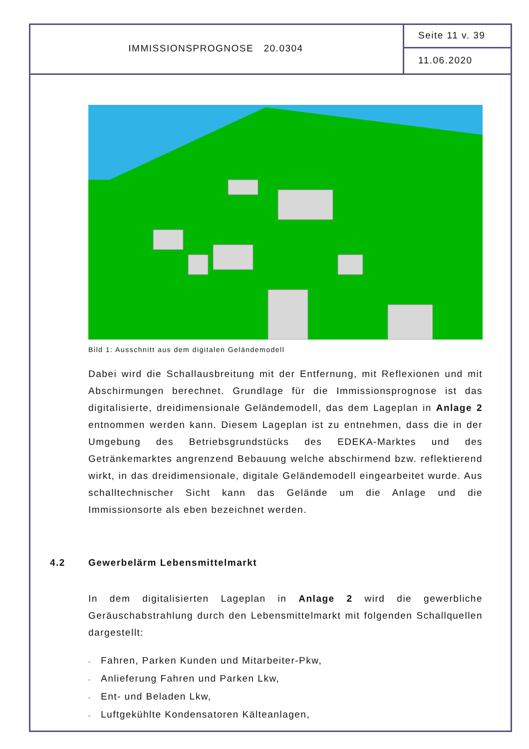IMMISSIONSPROGNOSE 20.0304
Seite 11 v. 39
11.06.2020
Bild 1: Ausschnitt aus dem digitalen Geländemodell
Dabei wird die Schallausbreitung mit der Entfernung, mit Reflexionen und mit Abschirmungen berechnet. Grundlage für die Immissionsprognose ist das digitalisierte, dreidimensionale Geländemodell, das dem Lageplan in Anlage 2 entnommen werden kann. Diesem Lageplan ist zu entnehmen, dass die in der Umgebung des Betriebsgrundstücks des EDEKA-Marktes und des Getränkemarktes angrenzend Bebauung welche abschirmend bzw. reflektierend wirkt, in das dreidimensionale, digitale Geländemodell eingearbeitet wurde. Aus schalltechnischer Sicht kann das Gelände um die Anlage und die Immissionsorte als eben bezeichnet werden.
4.2 Gewerbelärm Lebensmittelmarkt
In dem digitalisierten Lageplan in Anlage 2 wird die gewerbliche Geräuschabstrahlung durch den Lebensmittelmarkt mit folgenden Schallquellen dargestellt:
- Fahren, Parken Kunden und Mitarbeiter-Pkw,
- Anlieferung Fahren und Parken Lkw,
- Ent- und Beladen Lkw,
- Luftgekühlte Kondensatoren Kälteanlagen,